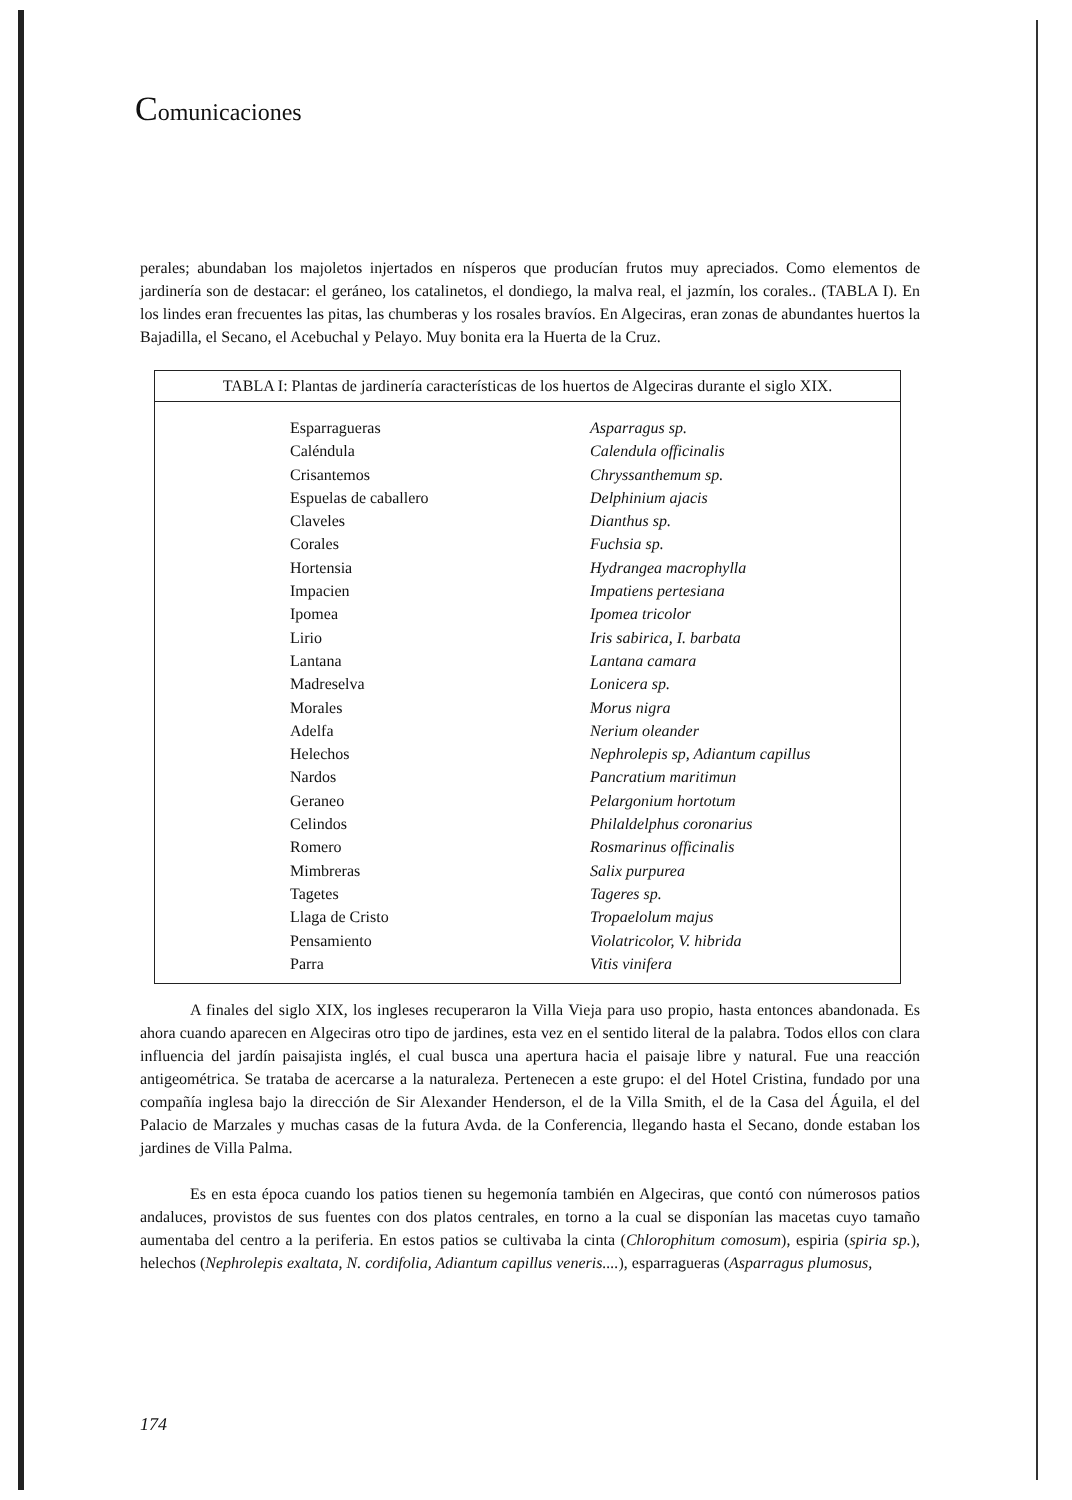Comunicaciones
perales; abundaban los majoletos injertados en nísperos que producían frutos muy apreciados. Como elementos de jardinería son de destacar: el geráneo, los catalinetos, el dondiego, la malva real, el jazmín, los corales.. (TABLA I). En los lindes eran frecuentes las pitas, las chumberas y los rosales bravíos. En Algeciras, eran zonas de abundantes huertos la Bajadilla, el Secano, el Acebuchal y Pelayo. Muy bonita era la Huerta de la Cruz.
TABLA I: Plantas de jardinería características de los huertos de Algeciras durante el siglo XIX.
| Esparragueras | Asparragus sp. |
| Caléndula | Calendula officinalis |
| Crisantemos | Chryssanthemum sp. |
| Espuelas de caballero | Delphinium ajacis |
| Claveles | Dianthus sp. |
| Corales | Fuchsia sp. |
| Hortensia | Hydrangea macrophylla |
| Impacien | Impatiens pertesiana |
| Ipomea | Ipomea tricolor |
| Lirio | Iris sabirica, I. barbata |
| Lantana | Lantana camara |
| Madreselva | Lonicera sp. |
| Morales | Morus nigra |
| Adelfa | Nerium oleander |
| Helechos | Nephrolepis sp, Adiantum capillus |
| Nardos | Pancratium maritimun |
| Geraneo | Pelargonium hortotum |
| Celindos | Philaldelphus coronarius |
| Romero | Rosmarinus officinalis |
| Mimbreras | Salix purpurea |
| Tagetes | Tageres sp. |
| Llaga de Cristo | Tropaelolum majus |
| Pensamiento | Violatricolor, V. hibrida |
| Parra | Vitis vinifera |
A finales del siglo XIX, los ingleses recuperaron la Villa Vieja para uso propio, hasta entonces abandonada. Es ahora cuando aparecen en Algeciras otro tipo de jardines, esta vez en el sentido literal de la palabra. Todos ellos con clara influencia del jardín paisajista inglés, el cual busca una apertura hacia el paisaje libre y natural. Fue una reacción antigeométrica. Se trataba de acercarse a la naturaleza. Pertenecen a este grupo: el del Hotel Cristina, fundado por una compañía inglesa bajo la dirección de Sir Alexander Henderson, el de la Villa Smith, el de la Casa del Águila, el del Palacio de Marzales y muchas casas de la futura Avda. de la Conferencia, llegando hasta el Secano, donde estaban los jardines de Villa Palma.
Es en esta época cuando los patios tienen su hegemonía también en Algeciras, que contó con númerosos patios andaluces, provistos de sus fuentes con dos platos centrales, en torno a la cual se disponían las macetas cuyo tamaño aumentaba del centro a la periferia. En estos patios se cultivaba la cinta (Chlorophitum comosum), espiria (spiria sp.), helechos (Nephrolepis exaltata, N. cordifolia, Adiantum capillus veneris....), esparragueras (Asparragus plumosus,
174